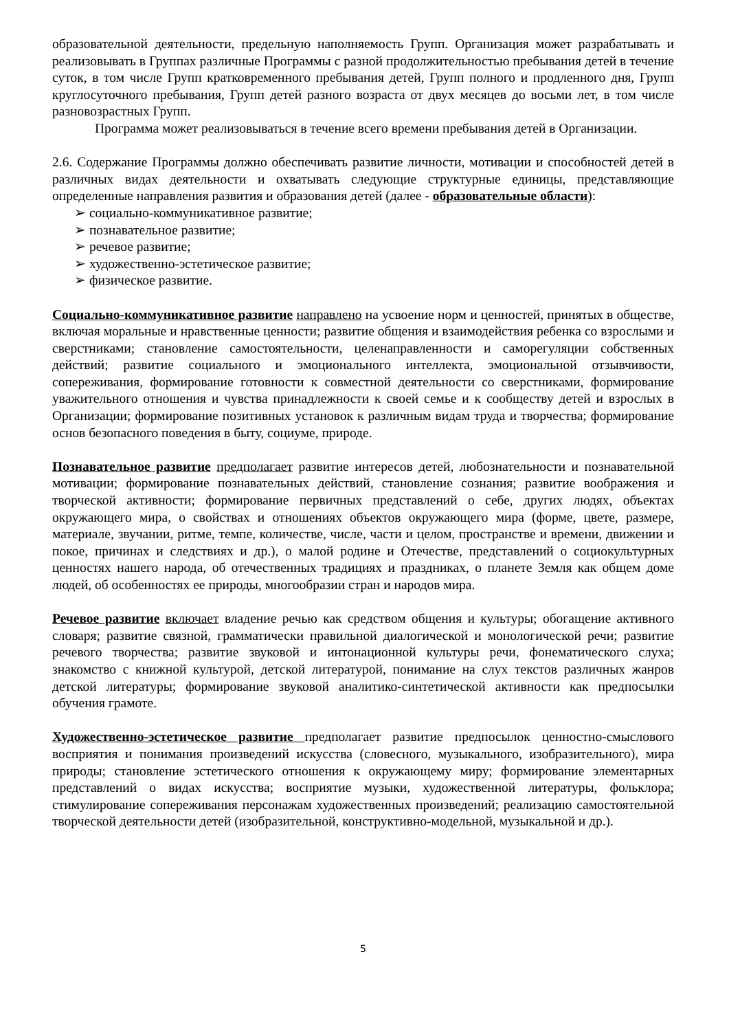образовательной деятельности, предельную наполняемость Групп. Организация может разрабатывать и реализовывать в Группах различные Программы с разной продолжительностью пребывания детей в течение суток, в том числе Групп кратковременного пребывания детей, Групп полного и продленного дня, Групп круглосуточного пребывания, Групп детей разного возраста от двух месяцев до восьми лет, в том числе разновозрастных Групп.
Программа может реализовываться в течение всего времени пребывания детей в Организации.
2.6. Содержание Программы должно обеспечивать развитие личности, мотивации и способностей детей в различных видах деятельности и охватывать следующие структурные единицы, представляющие определенные направления развития и образования детей (далее - образовательные области):
➢ социально-коммуникативное развитие;
➢ познавательное развитие;
➢ речевое развитие;
➢ художественно-эстетическое развитие;
➢ физическое развитие.
Социально-коммуникативное развитие направлено на усвоение норм и ценностей, принятых в обществе, включая моральные и нравственные ценности; развитие общения и взаимодействия ребенка со взрослыми и сверстниками; становление самостоятельности, целенаправленности и саморегуляции собственных действий; развитие социального и эмоционального интеллекта, эмоциональной отзывчивости, сопереживания, формирование готовности к совместной деятельности со сверстниками, формирование уважительного отношения и чувства принадлежности к своей семье и к сообществу детей и взрослых в Организации; формирование позитивных установок к различным видам труда и творчества; формирование основ безопасного поведения в быту, социуме, природе.
Познавательное развитие предполагает развитие интересов детей, любознательности и познавательной мотивации; формирование познавательных действий, становление сознания; развитие воображения и творческой активности; формирование первичных представлений о себе, других людях, объектах окружающего мира, о свойствах и отношениях объектов окружающего мира (форме, цвете, размере, материале, звучании, ритме, темпе, количестве, числе, части и целом, пространстве и времени, движении и покое, причинах и следствиях и др.), о малой родине и Отечестве, представлений о социокультурных ценностях нашего народа, об отечественных традициях и праздниках, о планете Земля как общем доме людей, об особенностях ее природы, многообразии стран и народов мира.
Речевое развитие включает владение речью как средством общения и культуры; обогащение активного словаря; развитие связной, грамматически правильной диалогической и монологической речи; развитие речевого творчества; развитие звуковой и интонационной культуры речи, фонематического слуха; знакомство с книжной культурой, детской литературой, понимание на слух текстов различных жанров детской литературы; формирование звуковой аналитико-синтетической активности как предпосылки обучения грамоте.
Художественно-эстетическое развитие предполагает развитие предпосылок ценностно-смыслового восприятия и понимания произведений искусства (словесного, музыкального, изобразительного), мира природы; становление эстетического отношения к окружающему миру; формирование элементарных представлений о видах искусства; восприятие музыки, художественной литературы, фольклора; стимулирование сопереживания персонажам художественных произведений; реализацию самостоятельной творческой деятельности детей (изобразительной, конструктивно-модельной, музыкальной и др.).
5